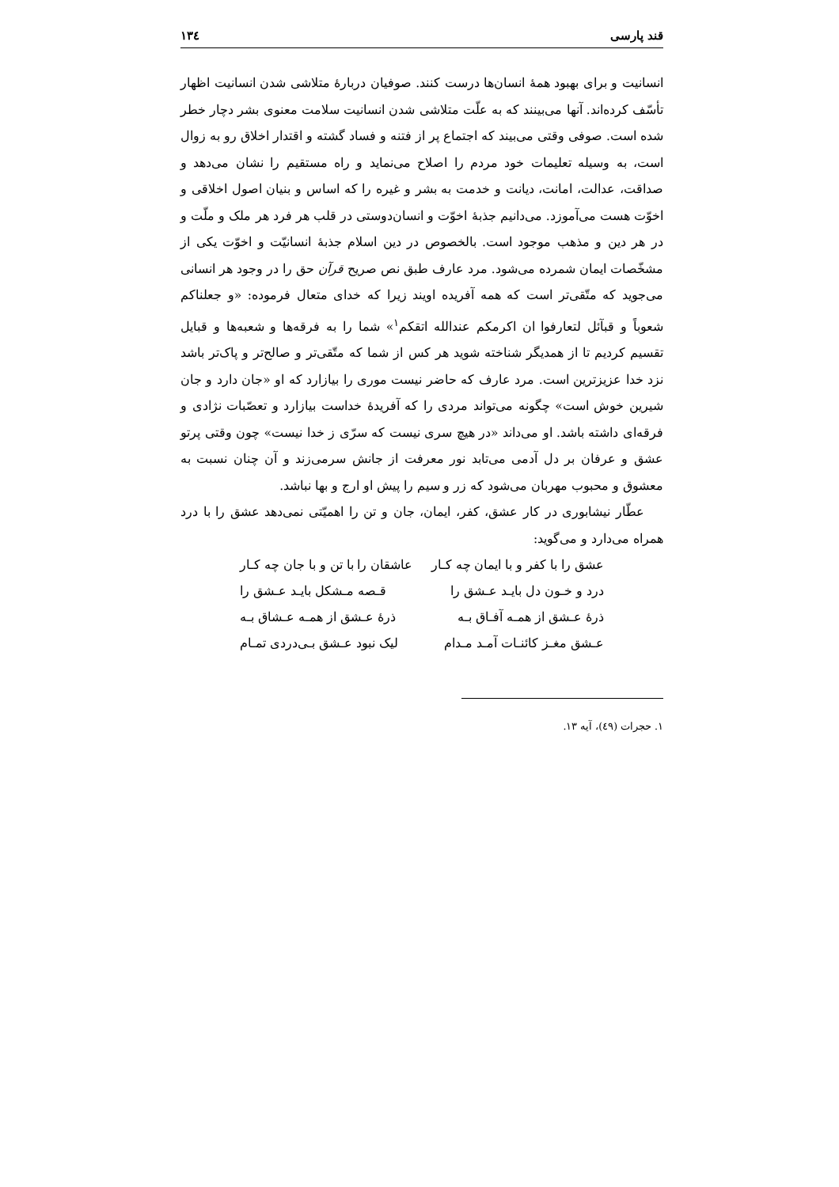قند پارسی ۱۳٤
انسانیت و برای بهبود همهٔ انسان‌ها درست کنند. صوفیان دربارهٔ متلاشی شدن انسانیت اظهار تأسّف کرده‌اند. آنها می‌بینند که به علّت متلاشی شدن انسانیت سلامت معنوی بشر دچار خطر شده است. صوفی وقتی می‌بیند که اجتماع پر از فتنه و فساد گشته و اقتدار اخلاق رو به زوال است، به وسیله تعلیمات خود مردم را اصلاح می‌نماید و راه مستقیم را نشان می‌دهد و صداقت، عدالت، امانت، دیانت و خدمت به بشر و غیره را که اساس و بنیان اصول اخلاقی و اخوّت هست می‌آموزد. می‌دانیم جذبهٔ اخوّت و انسان‌دوستی در قلب هر فرد هر ملک و ملّت و در هر دین و مذهب موجود است. بالخصوص در دین اسلام جذبهٔ انسانیّت و اخوّت یکی از مشخّصات ایمان شمرده می‌شود. مرد عارف طبق نص صریح قرآن حق را در وجود هر انسانی می‌جوید که متّقی‌تر است که همه آفریده اویند زیرا که خدای متعال فرموده: «و جعلناکم شعوباً و قبآئل لتعارفوا ان اکرمکم عندالله اتقکم<sup>۱</sup>» شما را به فرقه‌ها و شعبه‌ها و قبایل تقسیم کردیم تا از همدیگر شناخته شوید هر کس از شما که متّقی‌تر و صالح‌تر و پاک‌تر باشد نزد خدا عزیزترین است. مرد عارف که حاضر نیست موری را بیازارد که او «جان دارد و جان شیرین خوش است» چگونه می‌تواند مردی را که آفریدهٔ خداست بیازارد و تعصّبات نژادی و فرقه‌ای داشته باشد. او می‌داند «در هیچ سری نیست که سرّی ز خدا نیست» چون وقتی پرتو عشق و عرفان بر دل آدمی می‌تابد نور معرفت از جانش سرمی‌زند و آن چنان نسبت به معشوق و محبوب مهربان می‌شود که زر و سیم را پیش او ارج و بها نباشد.
عطّار نیشابوری در کار عشق، کفر، ایمان، جان و تن را اهمیّتی نمی‌دهد عشق را با درد همراه می‌دارد و می‌گوید:
عشق را با کفر و با ایمان چه کـار عاشقان را با تن و با جان چه کـار
درد و خـون دل بایـد عـشق را قـصه مـشکل بایـد عـشق را
ذرهٔ عـشق از همـه آفـاق بـه ذرهٔ عـشق از همـه عـشاق بـه
عـشق مغـز کائنـات آمـد مـدام لیک نبود عـشق بـی‌دردی تمـام
۱. حجرات (٤۹)، آیه ۱۳.